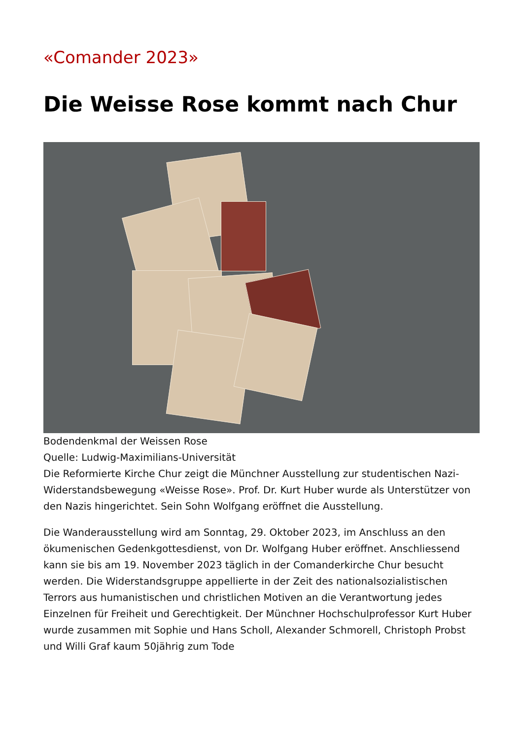«Comander 2023»
Die Weisse Rose kommt nach Chur
Bodendenkmal der Weissen Rose
Quelle: Ludwig-Maximilians-Universität
Die Reformierte Kirche Chur zeigt die Münchner Ausstellung zur studentischen Nazi-Widerstandsbewegung «Weisse Rose». Prof. Dr. Kurt Huber wurde als Unterstützer von den Nazis hingerichtet. Sein Sohn Wolfgang eröffnet die Ausstellung.
Die Wanderausstellung wird am Sonntag, 29. Oktober 2023, im Anschluss an den ökumenischen Gedenkgottesdienst, von Dr. Wolfgang Huber eröffnet. Anschliessend kann sie bis am 19. November 2023 täglich in der Comanderkirche Chur besucht werden. Die Widerstandsgruppe appellierte in der Zeit des nationalsozialistischen Terrors aus humanistischen und christlichen Motiven an die Verantwortung jedes Einzelnen für Freiheit und Gerechtigkeit. Der Münchner Hochschulprofessor Kurt Huber wurde zusammen mit Sophie und Hans Scholl, Alexander Schmorell, Christoph Probst und Willi Graf kaum 50jährig zum Tode